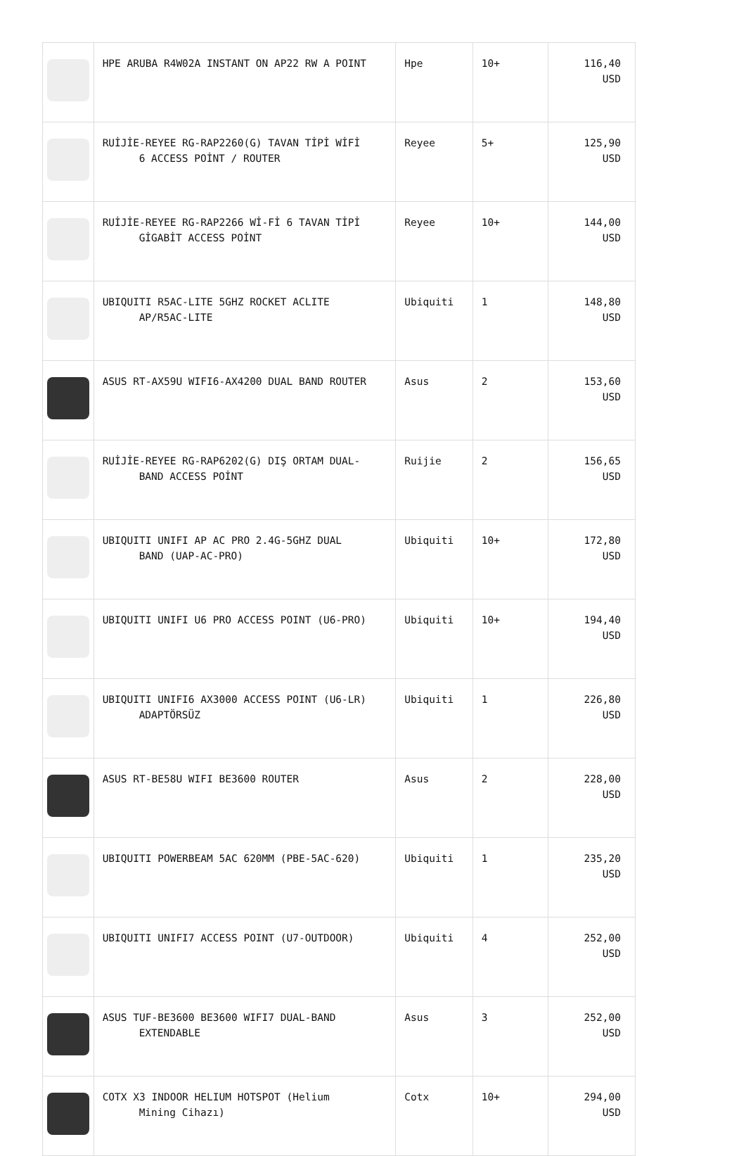| | HPE ARUBA R4W02A INSTANT ON AP22 RW A POINT | Hpe | 10+ | 116,40 USD |
| | RUİJİE-REYEE RG-RAP2260(G) TAVAN TİPİ WİFİ 6 ACCESS POİNT / ROUTER | Reyee | 5+ | 125,90 USD |
| | RUİJİE-REYEE RG-RAP2266 Wİ-Fİ 6 TAVAN TİPİ GİGABİT ACCESS POİNT | Reyee | 10+ | 144,00 USD |
| | UBIQUITI R5AC-LITE 5GHZ ROCKET ACLITE AP/R5AC-LITE | Ubiquiti | 1 | 148,80 USD |
| | ASUS RT-AX59U WIFI6-AX4200 DUAL BAND ROUTER | Asus | 2 | 153,60 USD |
| | RUİJİE-REYEE RG-RAP6202(G) DIŞ ORTAM DUAL- BAND ACCESS POİNT | Ruijie | 2 | 156,65 USD |
| | UBIQUITI UNIFI AP AC PRO 2.4G-5GHZ DUAL BAND (UAP-AC-PRO) | Ubiquiti | 10+ | 172,80 USD |
| | UBIQUITI UNIFI U6 PRO ACCESS POINT (U6-PRO) | Ubiquiti | 10+ | 194,40 USD |
| | UBIQUITI UNIFI6 AX3000 ACCESS POINT (U6-LR) ADAPTÖRSÜZ | Ubiquiti | 1 | 226,80 USD |
| | ASUS RT-BE58U WIFI BE3600 ROUTER | Asus | 2 | 228,00 USD |
| | UBIQUITI POWERBEAM 5AC 620MM (PBE-5AC-620) | Ubiquiti | 1 | 235,20 USD |
| | UBIQUITI UNIFI7 ACCESS POINT (U7-OUTDOOR) | Ubiquiti | 4 | 252,00 USD |
| | ASUS TUF-BE3600 BE3600 WIFI7 DUAL-BAND EXTENDABLE | Asus | 3 | 252,00 USD |
| | COTX X3 INDOOR HELIUM HOTSPOT (Helium Mining Cihazı) | Cotx | 10+ | 294,00 USD |